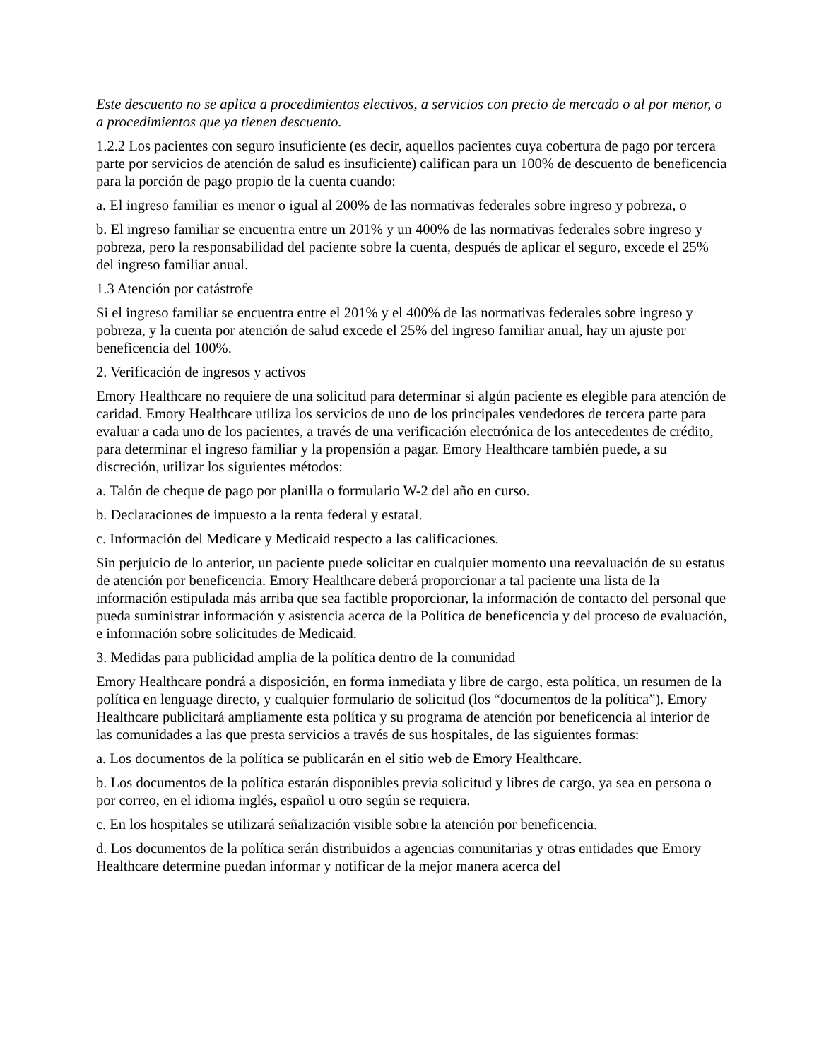Este descuento no se aplica a procedimientos electivos, a servicios con precio de mercado o al por menor, o a procedimientos que ya tienen descuento.
1.2.2 Los pacientes con seguro insuficiente (es decir, aquellos pacientes cuya cobertura de pago por tercera parte por servicios de atención de salud es insuficiente) califican para un 100% de descuento de beneficencia para la porción de pago propio de la cuenta cuando:
a. El ingreso familiar es menor o igual al 200% de las normativas federales sobre ingreso y pobreza, o
b. El ingreso familiar se encuentra entre un 201% y un 400% de las normativas federales sobre ingreso y pobreza, pero la responsabilidad del paciente sobre la cuenta, después de aplicar el seguro, excede el 25% del ingreso familiar anual.
1.3 Atención por catástrofe
Si el ingreso familiar se encuentra entre el 201% y el 400% de las normativas federales sobre ingreso y pobreza, y la cuenta por atención de salud excede el 25% del ingreso familiar anual, hay un ajuste por beneficencia del 100%.
2. Verificación de ingresos y activos
Emory Healthcare no requiere de una solicitud para determinar si algún paciente es elegible para atención de caridad. Emory Healthcare utiliza los servicios de uno de los principales vendedores de tercera parte para evaluar a cada uno de los pacientes, a través de una verificación electrónica de los antecedentes de crédito, para determinar el ingreso familiar y la propensión a pagar. Emory Healthcare también puede, a su discreción, utilizar los siguientes métodos:
a. Talón de cheque de pago por planilla o formulario W-2 del año en curso.
b. Declaraciones de impuesto a la renta federal y estatal.
c. Información del Medicare y Medicaid respecto a las calificaciones.
Sin perjuicio de lo anterior, un paciente puede solicitar en cualquier momento una reevaluación de su estatus de atención por beneficencia. Emory Healthcare deberá proporcionar a tal paciente una lista de la información estipulada más arriba que sea factible proporcionar, la información de contacto del personal que pueda suministrar información y asistencia acerca de la Política de beneficencia y del proceso de evaluación, e información sobre solicitudes de Medicaid.
3. Medidas para publicidad amplia de la política dentro de la comunidad
Emory Healthcare pondrá a disposición, en forma inmediata y libre de cargo, esta política, un resumen de la política en lenguage directo, y cualquier formulario de solicitud (los “documentos de la política”). Emory Healthcare publicitará ampliamente esta política y su programa de atención por beneficencia al interior de las comunidades a las que presta servicios a través de sus hospitales, de las siguientes formas:
a. Los documentos de la política se publicarán en el sitio web de Emory Healthcare.
b. Los documentos de la política estarán disponibles previa solicitud y libres de cargo, ya sea en persona o por correo, en el idioma inglés, español u otro según se requiera.
c. En los hospitales se utilizará señalización visible sobre la atención por beneficencia.
d. Los documentos de la política serán distribuidos a agencias comunitarias y otras entidades que Emory Healthcare determine puedan informar y notificar de la mejor manera acerca del